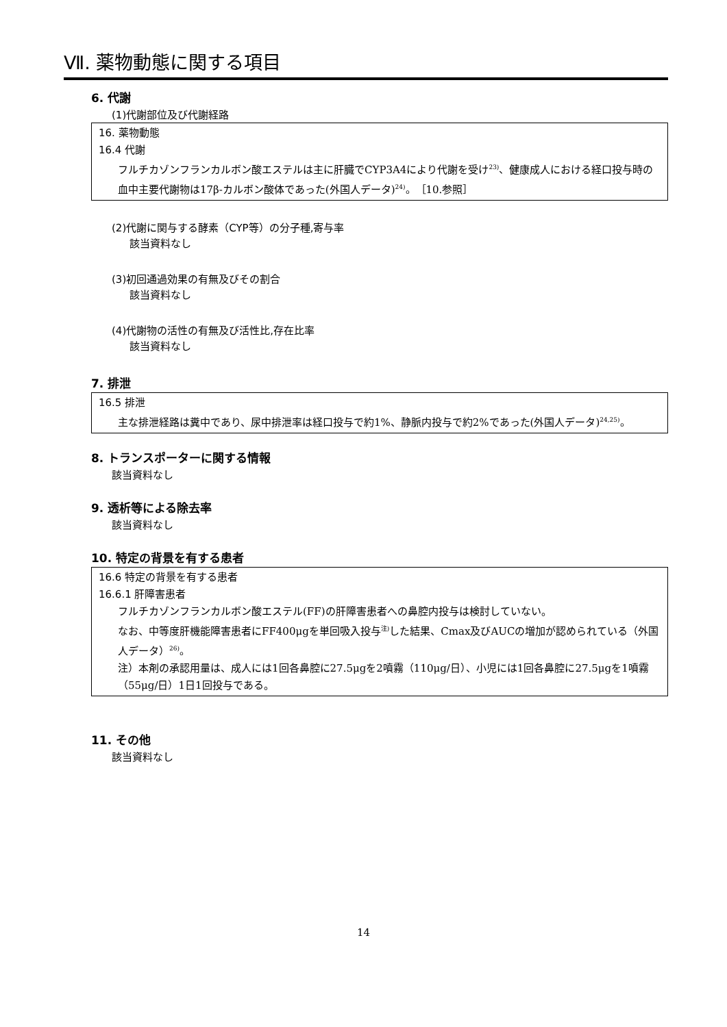Ⅶ. 薬物動態に関する項目
6. 代謝
(1)代謝部位及び代謝経路
16. 薬物動態
16.4 代謝
フルチカゾンフランカルボン酸エステルは主に肝臓でCYP3A4により代謝を受け<sup>23)</sup>、健康成人における経口投与時の血中主要代謝物は17β-カルボン酸体であった(外国人データ)<sup>24)</sup>。［10.参照］
(2)代謝に関与する酵素（CYP等）の分子種,寄与率
該当資料なし
(3)初回通過効果の有無及びその割合
該当資料なし
(4)代謝物の活性の有無及び活性比,存在比率
該当資料なし
7. 排泄
16.5 排泄
主な排泄経路は糞中であり、尿中排泄率は経口投与で約1%、静脈内投与で約2%であった(外国人データ)<sup>24,25)</sup>。
8. トランスポーターに関する情報
該当資料なし
9. 透析等による除去率
該当資料なし
10. 特定の背景を有する患者
16.6 特定の背景を有する患者
16.6.1 肝障害患者
フルチカゾンフランカルボン酸エステル(FF)の肝障害患者への鼻腔内投与は検討していない。
なお、中等度肝機能障害患者にFF400μgを単回吸入投与<sup>注)</sup>した結果、Cmax及びAUCの増加が認められている（外国人データ）<sup>26)</sup>。
注）本剤の承認用量は、成人には1回各鼻腔に27.5μgを2噴霧（110μg/日）、小児には1回各鼻腔に27.5μgを1噴霧（55μg/日）1日1回投与である。
11. その他
該当資料なし
14